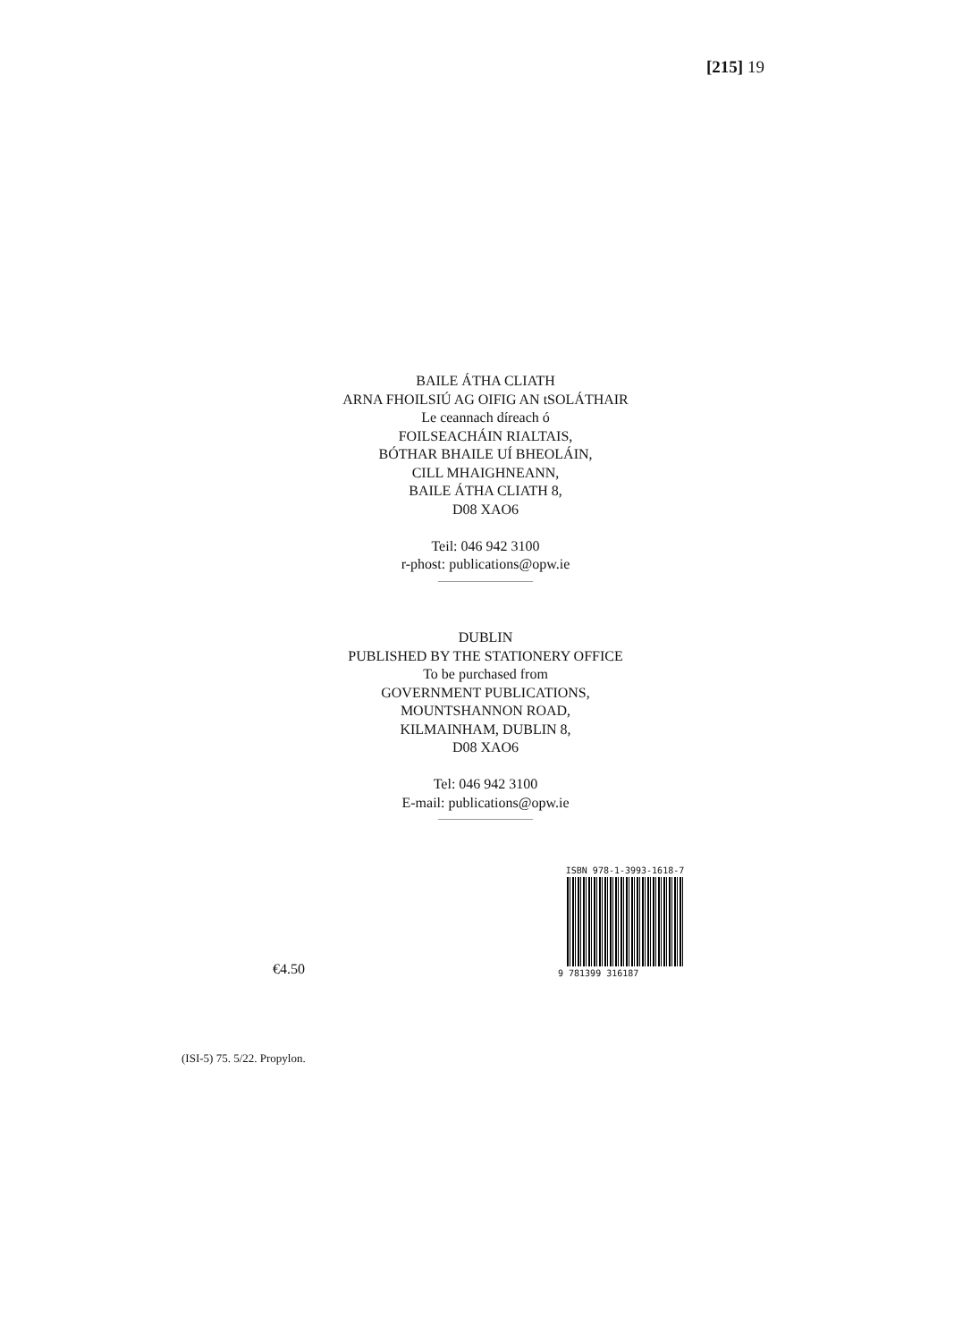[215] 19
BAILE ÁTHA CLIATH
ARNA FHOILSIÚ AG OIFIG AN tSOLÁTHAIR
Le ceannach díreach ó
FOILSEACHÁIN RIALTAIS,
BÓTHAR BHAILE UÍ BHEOLÁIN,
CILL MHAIGHNEANN,
BAILE ÁTHA CLIATH 8,
D08 XAO6
Teil: 046 942 3100
r-phost: publications@opw.ie
DUBLIN
PUBLISHED BY THE STATIONERY OFFICE
To be purchased from
GOVERNMENT PUBLICATIONS,
MOUNTSHANNON ROAD,
KILMAINHAM, DUBLIN 8,
D08 XAO6
Tel: 046 942 3100
E-mail: publications@opw.ie
ISBN 978-1-3993-1618-7
9 781399 316187
€4.50
(ISI-5) 75. 5/22. Propylon.